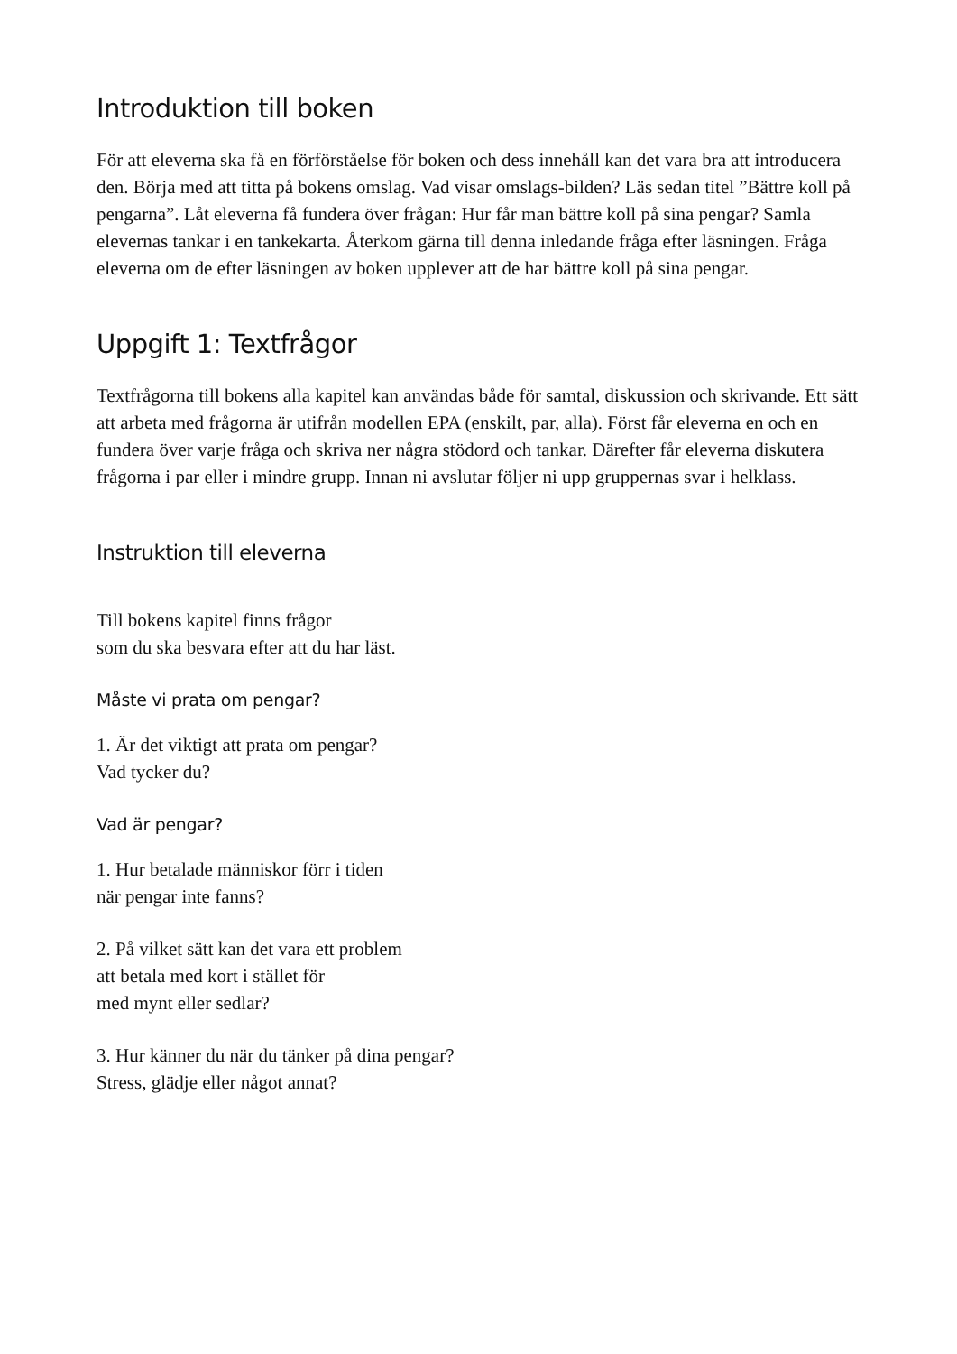Introduktion till boken
För att eleverna ska få en förförståelse för boken och dess innehåll kan det vara bra att introducera den. Börja med att titta på bokens omslag. Vad visar omslags-bilden? Läs sedan titel ”Bättre koll på pengarna”. Låt eleverna få fundera över frågan: Hur får man bättre koll på sina pengar? Samla elevernas tankar i en tankekarta. Återkom gärna till denna inledande fråga efter läsningen. Fråga eleverna om de efter läsningen av boken upplever att de har bättre koll på sina pengar.
Uppgift 1: Textfrågor
Textfrågorna till bokens alla kapitel kan användas både för samtal, diskussion och skrivande. Ett sätt att arbeta med frågorna är utifrån modellen EPA (enskilt, par, alla). Först får eleverna en och en fundera över varje fråga och skriva ner några stödord och tankar. Därefter får eleverna diskutera frågorna i par eller i mindre grupp. Innan ni avslutar följer ni upp gruppernas svar i helklass.
Instruktion till eleverna
Till bokens kapitel finns frågor
som du ska besvara efter att du har läst.
Måste vi prata om pengar?
1. Är det viktigt att prata om pengar?
Vad tycker du?
Vad är pengar?
1. Hur betalade människor förr i tiden
när pengar inte fanns?
2. På vilket sätt kan det vara ett problem
att betala med kort i stället för
med mynt eller sedlar?
3. Hur känner du när du tänker på dina pengar?
Stress, glädje eller något annat?